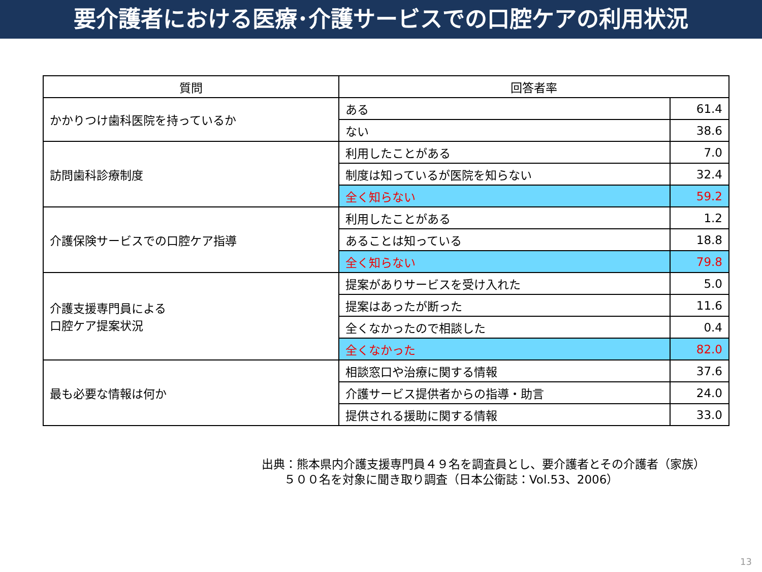要介護者における医療･介護サービスでの口腔ケアの利用状況
| 質問 | 回答者率 | |
| --- | --- | --- |
| かかりつけ歯科医院を持っているか | ある | 61.4 |
| | ない | 38.6 |
| 訪問歯科診療制度 | 利用したことがある | 7.0 |
| | 制度は知っているが医院を知らない | 32.4 |
| | 全く知らない | 59.2 |
| 介護保険サービスでの口腔ケア指導 | 利用したことがある | 1.2 |
| | あることは知っている | 18.8 |
| | 全く知らない | 79.8 |
| 介護支援専門員による 口腔ケア提案状況 | 提案がありサービスを受け入れた | 5.0 |
| | 提案はあったが断った | 11.6 |
| | 全くなかったので相談した | 0.4 |
| | 全くなかった | 82.0 |
| 最も必要な情報は何か | 相談窓口や治療に関する情報 | 37.6 |
| | 介護サービス提供者からの指導・助言 | 24.0 |
| | 提供される援助に関する情報 | 33.0 |
出典：熊本県内介護支援専門員４９名を調査員とし、要介護者とその介護者（家族）
５００名を対象に聞き取り調査（日本公衛誌：Vol.53、2006）
13